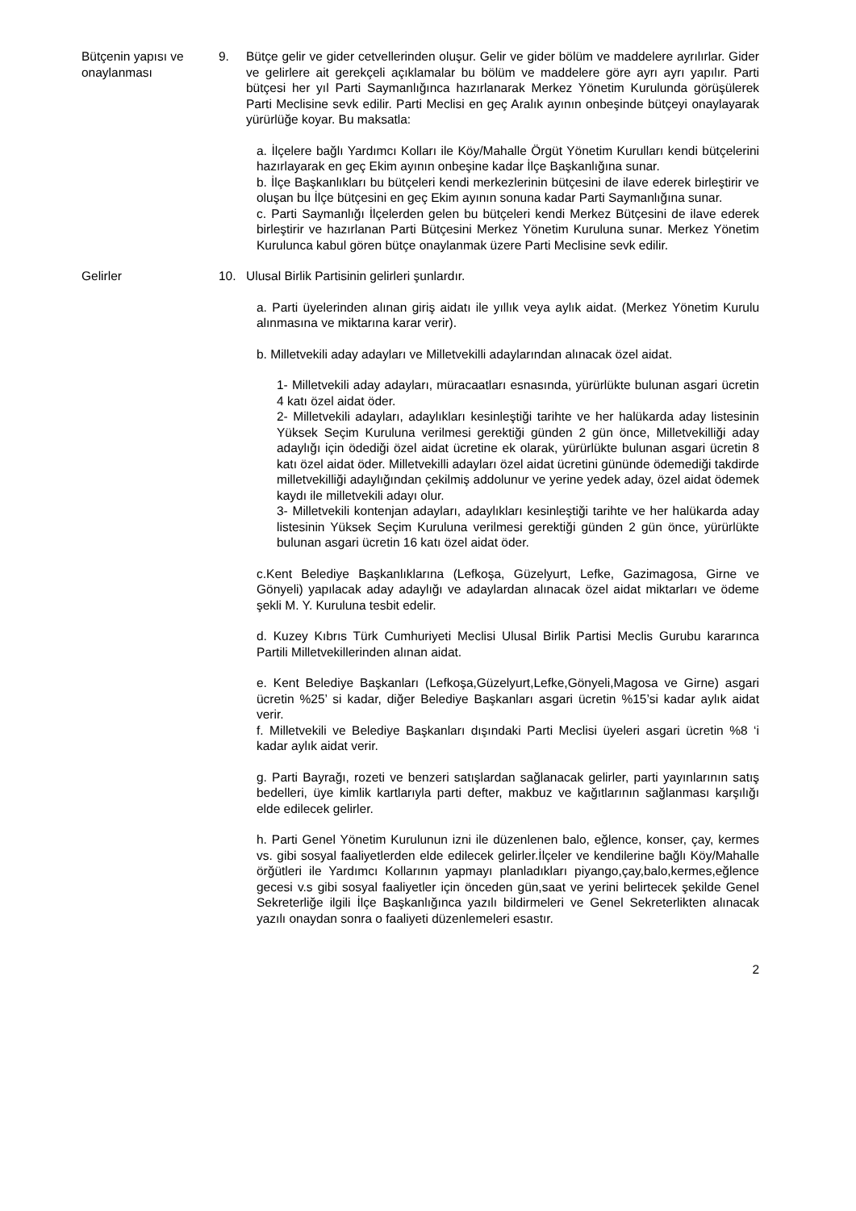Bütçenin yapısı ve onaylanması
9. Bütçe gelir ve gider cetvellerinden oluşur. Gelir ve gider bölüm ve maddelere ayrılırlar. Gider ve gelirlere ait gerekçeli açıklamalar bu bölüm ve maddelere göre ayrı ayrı yapılır. Parti bütçesi her yıl Parti Saymanlığınca hazırlanarak Merkez Yönetim Kurulunda görüşülerek Parti Meclisine sevk edilir. Parti Meclisi en geç Aralık ayının onbeşinde bütçeyi onaylayarak yürürlüğe koyar. Bu maksatla:
a. İlçelere bağlı Yardımcı Kolları ile Köy/Mahalle Örgüt Yönetim Kurulları kendi bütçelerini hazırlayarak en geç Ekim ayının onbeşine kadar İlçe Başkanlığına sunar.
b. İlçe Başkanlıkları bu bütçeleri kendi merkezlerinin bütçesini de ilave ederek birleştirir ve oluşan bu İlçe bütçesini en geç Ekim ayının sonuna kadar Parti Saymanlığına sunar.
c. Parti Saymanlığı İlçelerden gelen bu bütçeleri kendi Merkez Bütçesini de ilave ederek birleştirir ve hazırlanan Parti Bütçesini Merkez Yönetim Kuruluna sunar. Merkez Yönetim Kurulunca kabul gören bütçe onaylanmak üzere Parti Meclisine sevk edilir.
Gelirler 10. Ulusal Birlik Partisinin gelirleri şunlardır.
a. Parti üyelerinden alınan giriş aidatı ile yıllık veya aylık aidat. (Merkez Yönetim Kurulu alınmasına ve miktarına karar verir).
b. Milletvekili aday adayları ve Milletvekilli adaylarından alınacak özel aidat.
1- Milletvekili aday adayları, müracaatları esnasında, yürürlükte bulunan asgari ücretin 4 katı özel aidat öder.
2- Milletvekili adayları, adaylıkları kesinleştiği tarihte ve her halükarda aday listesinin Yüksek Seçim Kuruluna verilmesi gerektiği günden 2 gün önce, Milletvekilliği aday adaylığı için ödediği özel aidat ücretine ek olarak, yürürlükte bulunan asgari ücretin 8 katı özel aidat öder. Milletvekilli adayları özel aidat ücretini gününde ödemediği takdirde milletvekilliği adaylığından çekilmiş addolunur ve yerine yedek aday, özel aidat ödemek kaydı ile milletvekili adayı olur.
3- Milletvekili kontenjan adayları, adaylıkları kesinleştiği tarihte ve her halükarda aday listesinin Yüksek Seçim Kuruluna verilmesi gerektiği günden 2 gün önce, yürürlükte bulunan asgari ücretin 16 katı özel aidat öder.
c.Kent Belediye Başkanlıklarına (Lefkoşa, Güzelyurt, Lefke, Gazimagosa, Girne ve Gönyeli) yapılacak aday adaylığı ve adaylardan alınacak özel aidat miktarları ve ödeme şekli M. Y. Kuruluna tesbit edelir.
d. Kuzey Kıbrıs Türk Cumhuriyeti Meclisi Ulusal Birlik Partisi Meclis Gurubu kararınca Partili Milletvekillerinden alınan aidat.
e. Kent Belediye Başkanları (Lefkoşa,Güzelyurt,Lefke,Gönyeli,Magosa ve Girne) asgari ücretin %25’ si kadar, diğer Belediye Başkanları asgari ücretin %15’si kadar aylık aidat verir.
f. Milletvekili ve Belediye Başkanları dışındaki Parti Meclisi üyeleri asgari ücretin %8 ‘i kadar aylık aidat verir.
g. Parti Bayrağı, rozeti ve benzeri satışlardan sağlanacak gelirler, parti yayınlarının satış bedelleri, üye kimlik kartlarıyla parti defter, makbuz ve kağıtlarının sağlanması karşılığı elde edilecek gelirler.
h. Parti Genel Yönetim Kurulunun izni ile düzenlenen balo, eğlence, konser, çay, kermes vs. gibi sosyal faaliyetlerden elde edilecek gelirler.İlçeler ve kendilerine bağlı Köy/Mahalle örğütleri ile Yardımcı Kollarının yapmayı planladıkları piyango,çay,balo,kermes,eğlence gecesi v.s gibi sosyal faaliyetler için önceden gün,saat ve yerini belirtecek şekilde Genel Sekreterliğe ilgili İlçe Başkanlığınca yazılı bildirmeleri ve Genel Sekreterlikten alınacak yazılı onaydan sonra o faaliyeti düzenlemeleri esastır.
2